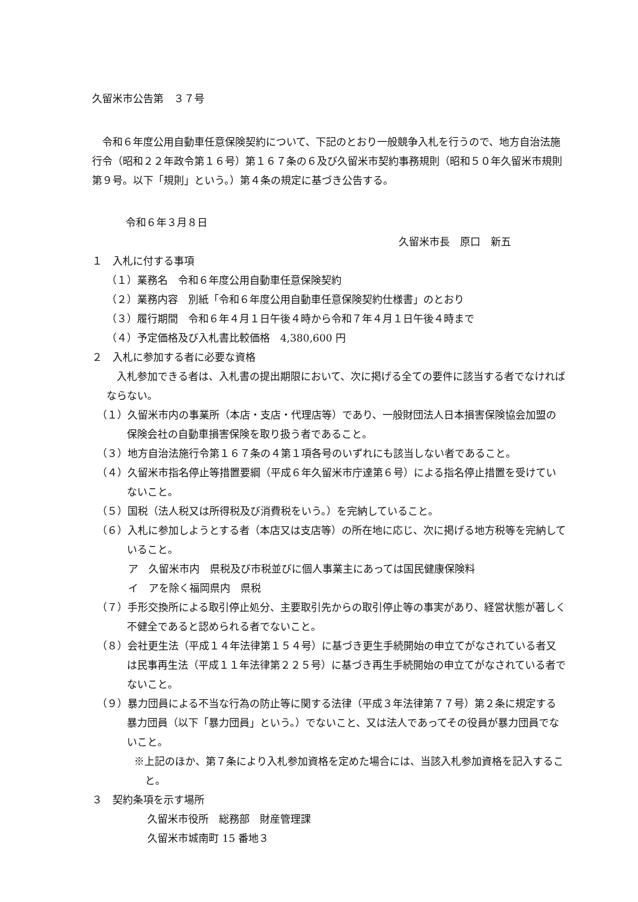久留米市公告第　３７号
令和６年度公用自動車任意保険契約について、下記のとおり一般競争入札を行うので、地方自治法施行令（昭和２２年政令第１６号）第１６７条の６及び久留米市契約事務規則（昭和５０年久留米市規則第９号。以下「規則」という。）第４条の規定に基づき公告する。
令和６年３月８日
久留米市長　原口　新五
１　入札に付する事項
（１）業務名　令和６年度公用自動車任意保険契約
（２）業務内容　別紙「令和６年度公用自動車任意保険契約仕様書」のとおり
（３）履行期間　令和６年４月１日午後４時から令和７年４月１日午後４時まで
（４）予定価格及び入札書比較価格　4,380,600 円
２　入札に参加する者に必要な資格
入札参加できる者は、入札書の提出期限において、次に掲げる全ての要件に該当する者でなければならない。
（１）久留米市内の事業所（本店・支店・代理店等）であり、一般財団法人日本損害保険協会加盟の保険会社の自動車損害保険を取り扱う者であること。
（３）地方自治法施行令第１６７条の４第１項各号のいずれにも該当しない者であること。
（４）久留米市指名停止等措置要綱（平成６年久留米市庁達第６号）による指名停止措置を受けていないこと。
（５）国税（法人税又は所得税及び消費税をいう。）を完納していること。
（６）入札に参加しようとする者（本店又は支店等）の所在地に応じ、次に掲げる地方税等を完納していること。
ア　久留米市内　県税及び市税並びに個人事業主にあっては国民健康保険料
イ　アを除く福岡県内　県税
（７）手形交換所による取引停止処分、主要取引先からの取引停止等の事実があり、経営状態が著しく不健全であると認められる者でないこと。
（８）会社更生法（平成１４年法律第１５４号）に基づき更生手続開始の申立てがなされている者又は民事再生法（平成１１年法律第２２５号）に基づき再生手続開始の申立てがなされている者でないこと。
（９）暴力団員による不当な行為の防止等に関する法律（平成３年法律第７７号）第２条に規定する暴力団員（以下「暴力団員」という。）でないこと、又は法人であってその役員が暴力団員でないこと。
※上記のほか、第７条により入札参加資格を定めた場合には、当該入札参加資格を記入すること。
３　契約条項を示す場所
久留米市役所　総務部　財産管理課
久留米市城南町 15 番地３